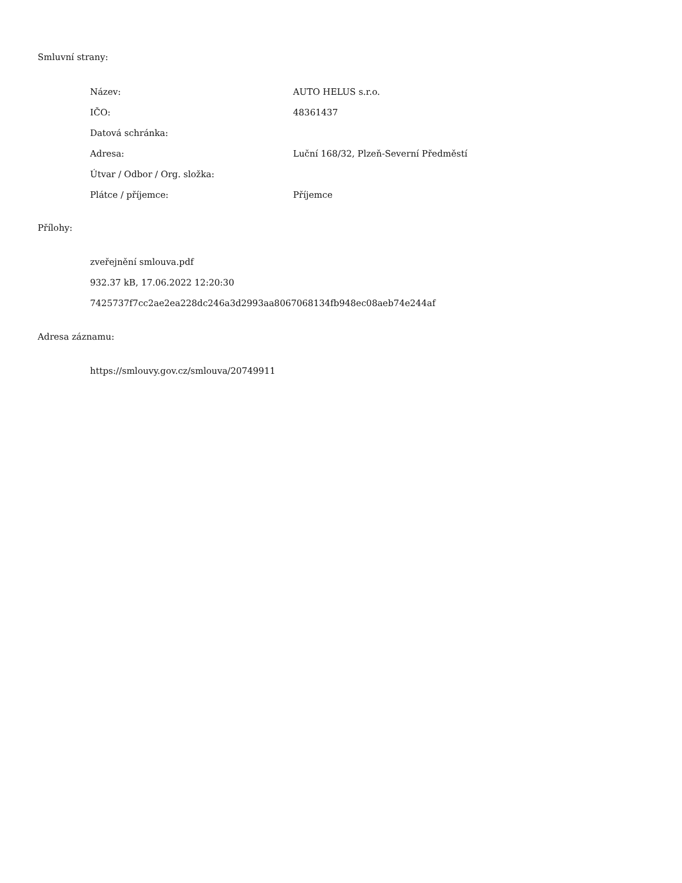Smluvní strany:
| Název: | AUTO HELUS s.r.o. |
| IČO: | 48361437 |
| Datová schránka: | |
| Adresa: | Luční 168/32, Plzeň-Severní Předměstí |
| Útvar / Odbor / Org. složka: | |
| Plátce / příjemce: | Příjemce |
Přílohy:
zveřejnění smlouva.pdf
932.37 kB, 17.06.2022 12:20:30
7425737f7cc2ae2ea228dc246a3d2993aa8067068134fb948ec08aeb74e244af
Adresa záznamu:
https://smlouvy.gov.cz/smlouva/20749911